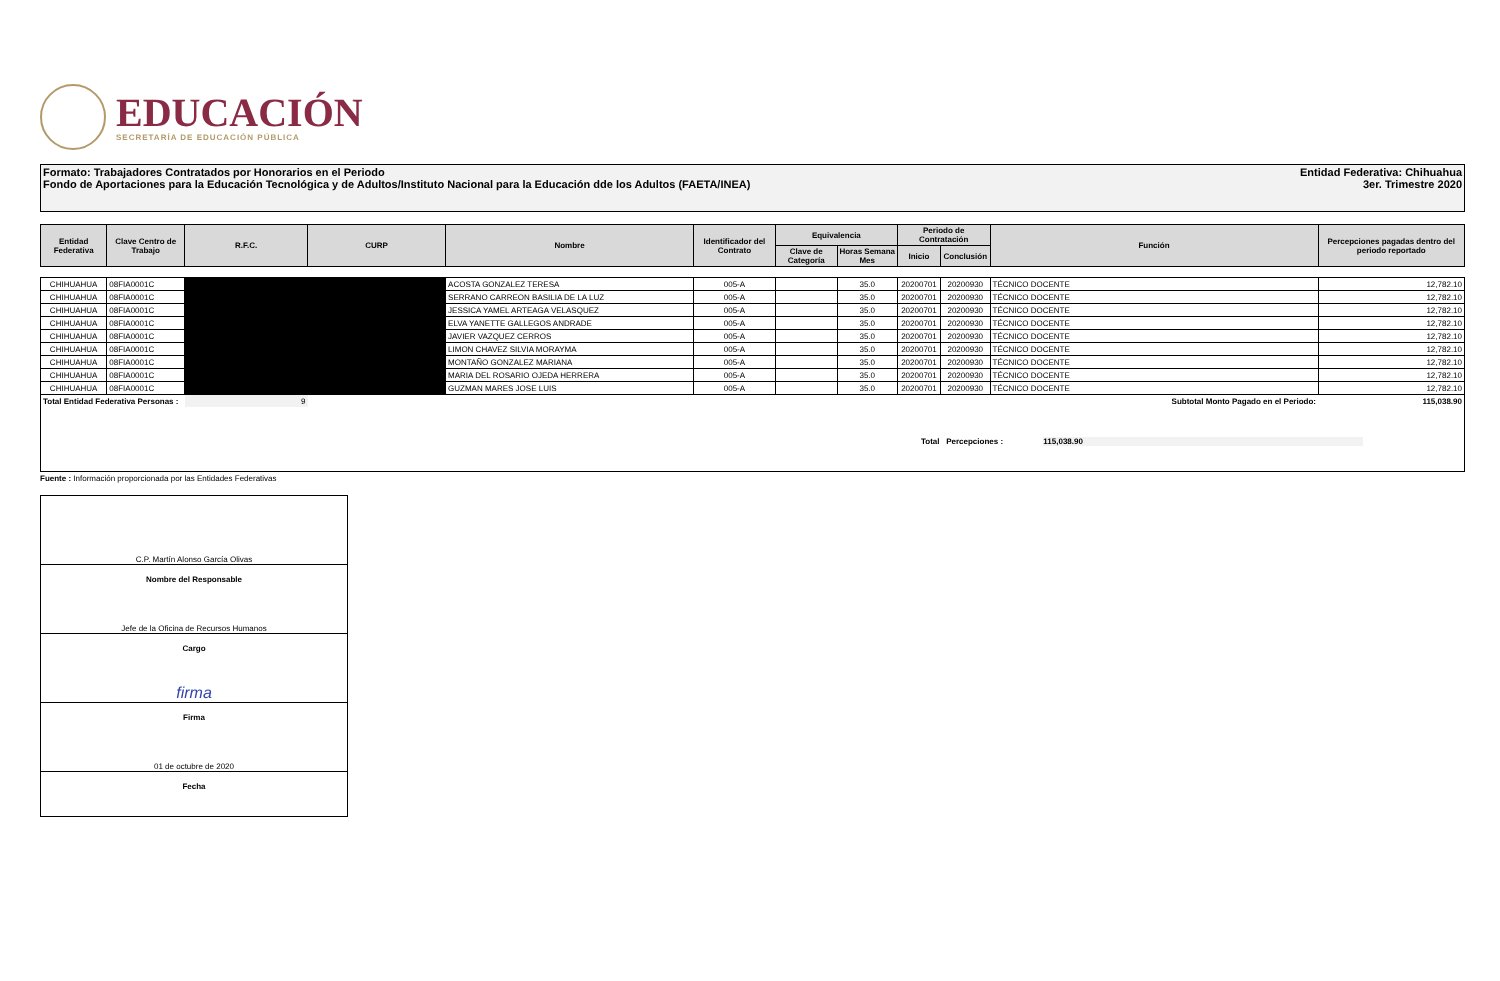EDUCACIÓN
SECRETARÍA DE EDUCACIÓN PÚBLICA
Formato: Trabajadores Contratados por Honorarios en el Periodo
Fondo de Aportaciones para la Educación Tecnológica y de Adultos/Instituto Nacional para la Educación dde los Adultos (FAETA/INEA)
Entidad Federativa: Chihuahua
3er. Trimestre 2020
| Entidad Federativa | Clave Centro de Trabajo | R.F.C. | CURP | Nombre | Identificador del Contrato | Equivalencia | | Periodo de Contratación | | Función | Percepciones pagadas dentro del periodo reportado |
| --- | --- | --- | --- | --- | --- | --- | --- | --- | --- | --- | --- |
| | | | | | | Clave de Categoría | Horas Semana Mes | Inicio | Conclusión | | |
| CHIHUAHUA | 08FIA0001C | | | ACOSTA GONZALEZ TERESA | 005-A | | 35.0 | 20200701 | 20200930 | TÉCNICO DOCENTE | 12,782.10 |
| CHIHUAHUA | 08FIA0001C | | | SERRANO CARREON BASILIA DE LA LUZ | 005-A | | 35.0 | 20200701 | 20200930 | TÉCNICO DOCENTE | 12,782.10 |
| CHIHUAHUA | 08FIA0001C | | | JESSICA YAMEL ARTEAGA VELASQUEZ | 005-A | | 35.0 | 20200701 | 20200930 | TÉCNICO DOCENTE | 12,782.10 |
| CHIHUAHUA | 08FIA0001C | | | ELVA YANETTE GALLEGOS ANDRADE | 005-A | | 35.0 | 20200701 | 20200930 | TÉCNICO DOCENTE | 12,782.10 |
| CHIHUAHUA | 08FIA0001C | | | JAVIER VAZQUEZ CERROS | 005-A | | 35.0 | 20200701 | 20200930 | TÉCNICO DOCENTE | 12,782.10 |
| CHIHUAHUA | 08FIA0001C | | | LIMON CHAVEZ SILVIA MORAYMA | 005-A | | 35.0 | 20200701 | 20200930 | TÉCNICO DOCENTE | 12,782.10 |
| CHIHUAHUA | 08FIA0001C | | | MONTAÑO GONZALEZ MARIANA | 005-A | | 35.0 | 20200701 | 20200930 | TÉCNICO DOCENTE | 12,782.10 |
| CHIHUAHUA | 08FIA0001C | | | MARIA DEL ROSARIO OJEDA HERRERA | 005-A | | 35.0 | 20200701 | 20200930 | TÉCNICO DOCENTE | 12,782.10 |
| CHIHUAHUA | 08FIA0001C | | | GUZMAN MARES JOSE LUIS | 005-A | | 35.0 | 20200701 | 20200930 | TÉCNICO DOCENTE | 12,782.10 |
| Total Entidad Federativa Personas : | | 9 | | | | | | | | Subtotal Monto Pagado en el Periodo: | 115,038.90 |
Total Percepciones : 115,038.90
Fuente : Información proporcionada por las Entidades Federativas
C.P. Martín Alonso García Olivas
Nombre del Responsable
Jefe de la Oficina de Recursos Humanos
Cargo
firma
Firma
01 de octubre de 2020
Fecha